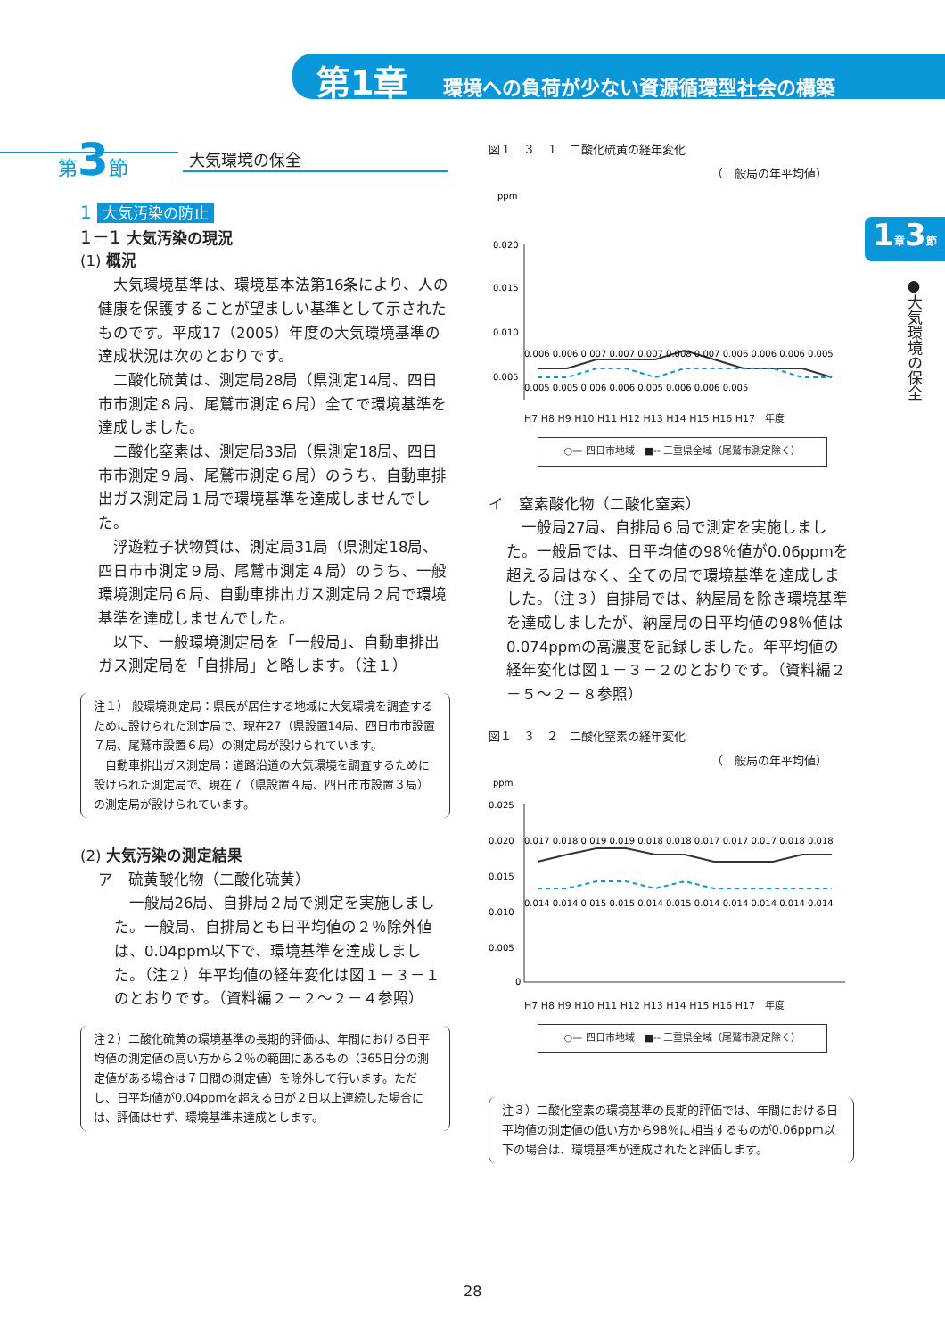第1章 環境への負荷が少ない資源循環型社会の構築
第3節 大気環境の保全
1章3節
●大気環境の保全
1 大気汚染の防止
1－1 大気汚染の現況
(1) 概況
大気環境基準は、環境基本法第16条により、人の健康を保護することが望ましい基準として示されたものです。平成17（2005）年度の大気環境基準の達成状況は次のとおりです。
二酸化硫黄は、測定局28局（県測定14局、四日市市測定８局、尾鷲市測定６局）全てで環境基準を達成しました。
二酸化窒素は、測定局33局（県測定18局、四日市市測定９局、尾鷲市測定６局）のうち、自動車排出ガス測定局１局で環境基準を達成しませんでした。
浮遊粒子状物質は、測定局31局（県測定18局、四日市市測定９局、尾鷲市測定４局）のうち、一般環境測定局６局、自動車排出ガス測定局２局で環境基準を達成しませんでした。
以下、一般環境測定局を「一般局」、自動車排出ガス測定局を「自排局」と略します。（注１）
注１） 般環境測定局：県民が居住する地域に大気環境を調査するために設けられた測定局で、現在27（県設置14局、四日市市設置７局、尾鷲市設置６局）の測定局が設けられています。
　自動車排出ガス測定局：道路沿道の大気環境を調査するために設けられた測定局で、現在７（県設置４局、四日市市設置３局）の測定局が設けられています。
(2) 大気汚染の測定結果
ア　硫黄酸化物（二酸化硫黄）
一般局26局、自排局２局で測定を実施しました。一般局、自排局とも日平均値の２％除外値は、0.04ppm以下で、環境基準を達成しました。（注２）年平均値の経年変化は図１－３－１のとおりです。（資料編２－２～２－４参照）
注２）二酸化硫黄の環境基準の長期的評価は、年間における日平均値の測定値の高い方から２％の範囲にあるもの（365日分の測定値がある場合は７日間の測定値）を除外して行います。ただし、日平均値が0.04ppmを超える日が２日以上連続した場合には、評価はせず、環境基準未達成とします。
図１　３　１　二酸化硫黄の経年変化
（　般局の年平均値）
ppm
0.020
0.015
0.010
0.005
0.006 0.006 0.007 0.007 0.007 0.008 0.007 0.006 0.006 0.006 0.005
0.005 0.005 0.006 0.006 0.005 0.006 0.006 0.005
H7 H8 H9 H10 H11 H12 H13 H14 H15 H16 H17　年度
○— 四日市地域　■-- 三重県全域（尾鷲市測定除く）
イ　窒素酸化物（二酸化窒素）
一般局27局、自排局６局で測定を実施しました。一般局では、日平均値の98％値が0.06ppmを超える局はなく、全ての局で環境基準を達成しました。（注３）自排局では、納屋局を除き環境基準を達成しましたが、納屋局の日平均値の98％値は0.074ppmの高濃度を記録しました。年平均値の経年変化は図１－３－２のとおりです。（資料編２－５～２－８参照）
図１　３　２　二酸化窒素の経年変化
（　般局の年平均値）
ppm
0.025
0.020
0.015
0.010
0.005
0
0.017 0.018 0.019 0.019 0.018 0.018 0.017 0.017 0.017 0.018 0.018
0.014 0.014 0.015 0.015 0.014 0.015 0.014 0.014 0.014 0.014 0.014
H7 H8 H9 H10 H11 H12 H13 H14 H15 H16 H17　年度
○— 四日市地域　■-- 三重県全域（尾鷲市測定除く）
注３）二酸化窒素の環境基準の長期的評価では、年間における日平均値の測定値の低い方から98％に相当するものが0.06ppm以下の場合は、環境基準が達成されたと評価します。
28